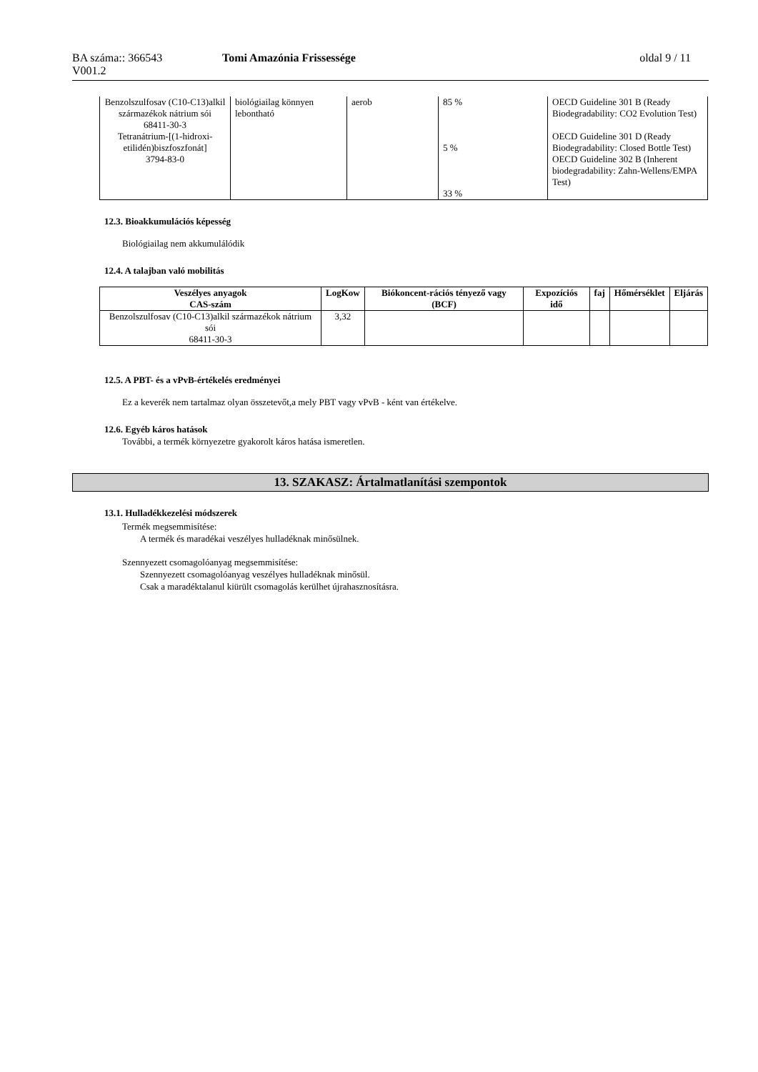BA száma:: 366543 Tomi Amazónia Frissessége oldal 9 / 11
V001.2
| Benzolszulfosav (C10-C13)alkil származékok nátrium sói 68411-30-3 Tetranátrium-[(1-hidroxi-etilidén)biszfoszfonát] 3794-83-0 | biológiailag könnyen lebontható | aerob | 85 % 5 % 33 % | OECD Guideline 301 B (Ready Biodegradability: CO2 Evolution Test) OECD Guideline 301 D (Ready Biodegradability: Closed Bottle Test) OECD Guideline 302 B (Inherent biodegradability: Zahn-Wellens/EMPA Test) |
12.3. Bioakkumulációs képesség
Biológiailag nem akkumulálódik
12.4. A talajban való mobilitás
| Veszélyes anyagok CAS-szám | LogKow | Biókoncent-rációs tényező vagy (BCF) | Expozíciós idő | faj | Hőmérséklet | Eljárás |
| --- | --- | --- | --- | --- | --- | --- |
| Benzolszulfosav (C10-C13)alkil származékok nátrium sói 68411-30-3 | 3,32 | | | | | |
12.5. A PBT- és a vPvB-értékelés eredményei
Ez a keverék nem tartalmaz olyan összetevőt,a mely PBT vagy vPvB - ként van értékelve.
12.6. Egyéb káros hatások
További, a termék környezetre gyakorolt káros hatása ismeretlen.
13. SZAKASZ: Ártalmatlanítási szempontok
13.1. Hulladékkezelési módszerek
Termék megsemmisítése:
A termék és maradékai veszélyes hulladéknak minősülnek.
Szennyezett csomagolóanyag megsemmisítése:
Szennyezett csomagolóanyag veszélyes hulladéknak minősül.
Csak a maradéktalanul kiürült csomagolás kerülhet újrahasznosításra.